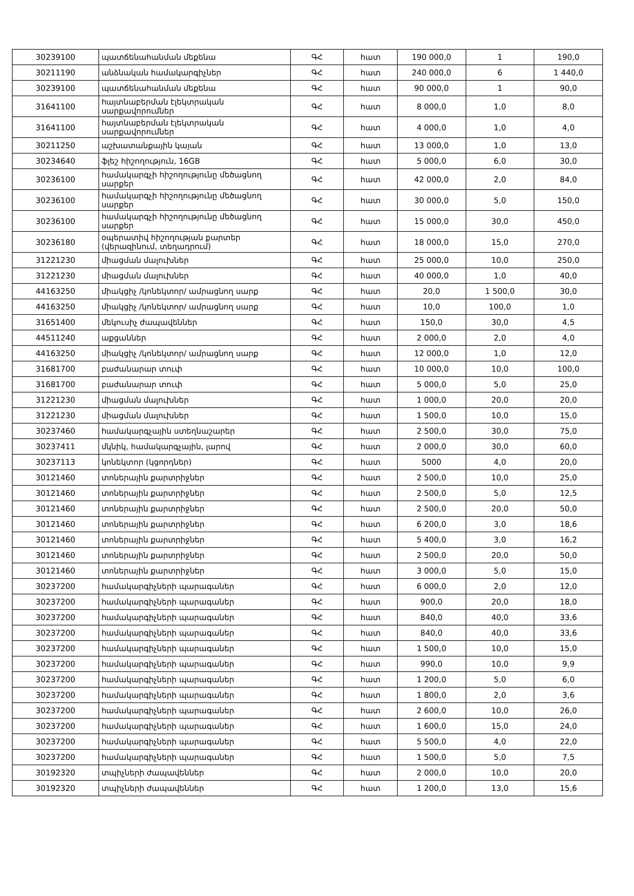| 30239100 | պատճենահանման մեքենա | ԳՀ | հատ | 190 000,0 | 1 | 190,0 |
| 30211190 | անձնական համակարգիչներ | ԳՀ | հատ | 240 000,0 | 6 | 1 440,0 |
| 30239100 | պատճենահանման մեքենա | ԳՀ | հատ | 90 000,0 | 1 | 90,0 |
| 31641100 | հայտնաբերման էլեկտրական սարքավորումներ | ԳՀ | հատ | 8 000,0 | 1,0 | 8,0 |
| 31641100 | հայտնաբերման էլեկտրական սարքավորումներ | ԳՀ | հատ | 4 000,0 | 1,0 | 4,0 |
| 30211250 | աշխատանքային կայան | ԳՀ | հատ | 13 000,0 | 1,0 | 13,0 |
| 30234640 | ֆլեշ հիշողություն, 16GB | ԳՀ | հատ | 5 000,0 | 6,0 | 30,0 |
| 30236100 | համակարգչի հիշողությունը մեծացնող սարքեր | ԳՀ | հատ | 42 000,0 | 2,0 | 84,0 |
| 30236100 | համակարգչի հիշողությունը մեծացնող սարքեր | ԳՀ | հատ | 30 000,0 | 5,0 | 150,0 |
| 30236100 | համակարգչի հիշողությունը մեծացնող սարքեր | ԳՀ | հատ | 15 000,0 | 30,0 | 450,0 |
| 30236180 | օպերատիվ հիշողության քարտեր (վերազինում, տեղադրում) | ԳՀ | հատ | 18 000,0 | 15,0 | 270,0 |
| 31221230 | միացման մալուխներ | ԳՀ | հատ | 25 000,0 | 10,0 | 250,0 |
| 31221230 | միացման մալուխներ | ԳՀ | հատ | 40 000,0 | 1,0 | 40,0 |
| 44163250 | միակցիչ /կոնեկտոր/ ամրացնող սարք | ԳՀ | հատ | 20,0 | 1 500,0 | 30,0 |
| 44163250 | միակցիչ /կոնեկտոր/ ամրացնող սարք | ԳՀ | հատ | 10,0 | 100,0 | 1,0 |
| 31651400 | մեկուսիչ ժապավեններ | ԳՀ | հատ | 150,0 | 30,0 | 4,5 |
| 44511240 | աքցաններ | ԳՀ | հատ | 2 000,0 | 2,0 | 4,0 |
| 44163250 | միակցիչ /կոնեկտոր/ ամրացնող սարք | ԳՀ | հատ | 12 000,0 | 1,0 | 12,0 |
| 31681700 | բաժանարար տուփ | ԳՀ | հատ | 10 000,0 | 10,0 | 100,0 |
| 31681700 | բաժանարար տուփ | ԳՀ | հատ | 5 000,0 | 5,0 | 25,0 |
| 31221230 | միացման մալուխներ | ԳՀ | հատ | 1 000,0 | 20,0 | 20,0 |
| 31221230 | միացման մալուխներ | ԳՀ | հատ | 1 500,0 | 10,0 | 15,0 |
| 30237460 | համակարգչային ստեղնաշարեր | ԳՀ | հատ | 2 500,0 | 30,0 | 75,0 |
| 30237411 | մկնիկ, համակարգչային, լարով | ԳՀ | հատ | 2 000,0 | 30,0 | 60,0 |
| 30237113 | կոնեկտոր (կցորդներ) | ԳՀ | հատ | 5000 | 4,0 | 20,0 |
| 30121460 | տոներային քարտրիջներ | ԳՀ | հատ | 2 500,0 | 10,0 | 25,0 |
| 30121460 | տոներային քարտրիջներ | ԳՀ | հատ | 2 500,0 | 5,0 | 12,5 |
| 30121460 | տոներային քարտրիջներ | ԳՀ | հատ | 2 500,0 | 20,0 | 50,0 |
| 30121460 | տոներային քարտրիջներ | ԳՀ | հատ | 6 200,0 | 3,0 | 18,6 |
| 30121460 | տոներային քարտրիջներ | ԳՀ | հատ | 5 400,0 | 3,0 | 16,2 |
| 30121460 | տոներային քարտրիջներ | ԳՀ | հատ | 2 500,0 | 20,0 | 50,0 |
| 30121460 | տոներային քարտրիջներ | ԳՀ | հատ | 3 000,0 | 5,0 | 15,0 |
| 30237200 | համակարգիչների պարագաներ | ԳՀ | հատ | 6 000,0 | 2,0 | 12,0 |
| 30237200 | համակարգիչների պարագաներ | ԳՀ | հատ | 900,0 | 20,0 | 18,0 |
| 30237200 | համակարգիչների պարագաներ | ԳՀ | հատ | 840,0 | 40,0 | 33,6 |
| 30237200 | համակարգիչների պարագաներ | ԳՀ | հատ | 840,0 | 40,0 | 33,6 |
| 30237200 | համակարգիչների պարագաներ | ԳՀ | հատ | 1 500,0 | 10,0 | 15,0 |
| 30237200 | համակարգիչների պարագաներ | ԳՀ | հատ | 990,0 | 10,0 | 9,9 |
| 30237200 | համակարգիչների պարագաներ | ԳՀ | հատ | 1 200,0 | 5,0 | 6,0 |
| 30237200 | համակարգիչների պարագաներ | ԳՀ | հատ | 1 800,0 | 2,0 | 3,6 |
| 30237200 | համակարգիչների պարագաներ | ԳՀ | հատ | 2 600,0 | 10,0 | 26,0 |
| 30237200 | համակարգիչների պարագաներ | ԳՀ | հատ | 1 600,0 | 15,0 | 24,0 |
| 30237200 | համակարգիչների պարագաներ | ԳՀ | հատ | 5 500,0 | 4,0 | 22,0 |
| 30237200 | համակարգիչների պարագաներ | ԳՀ | հատ | 1 500,0 | 5,0 | 7,5 |
| 30192320 | տպիչների ժապավեններ | ԳՀ | հատ | 2 000,0 | 10,0 | 20,0 |
| 30192320 | տպիչների ժապավեններ | ԳՀ | հատ | 1 200,0 | 13,0 | 15,6 |